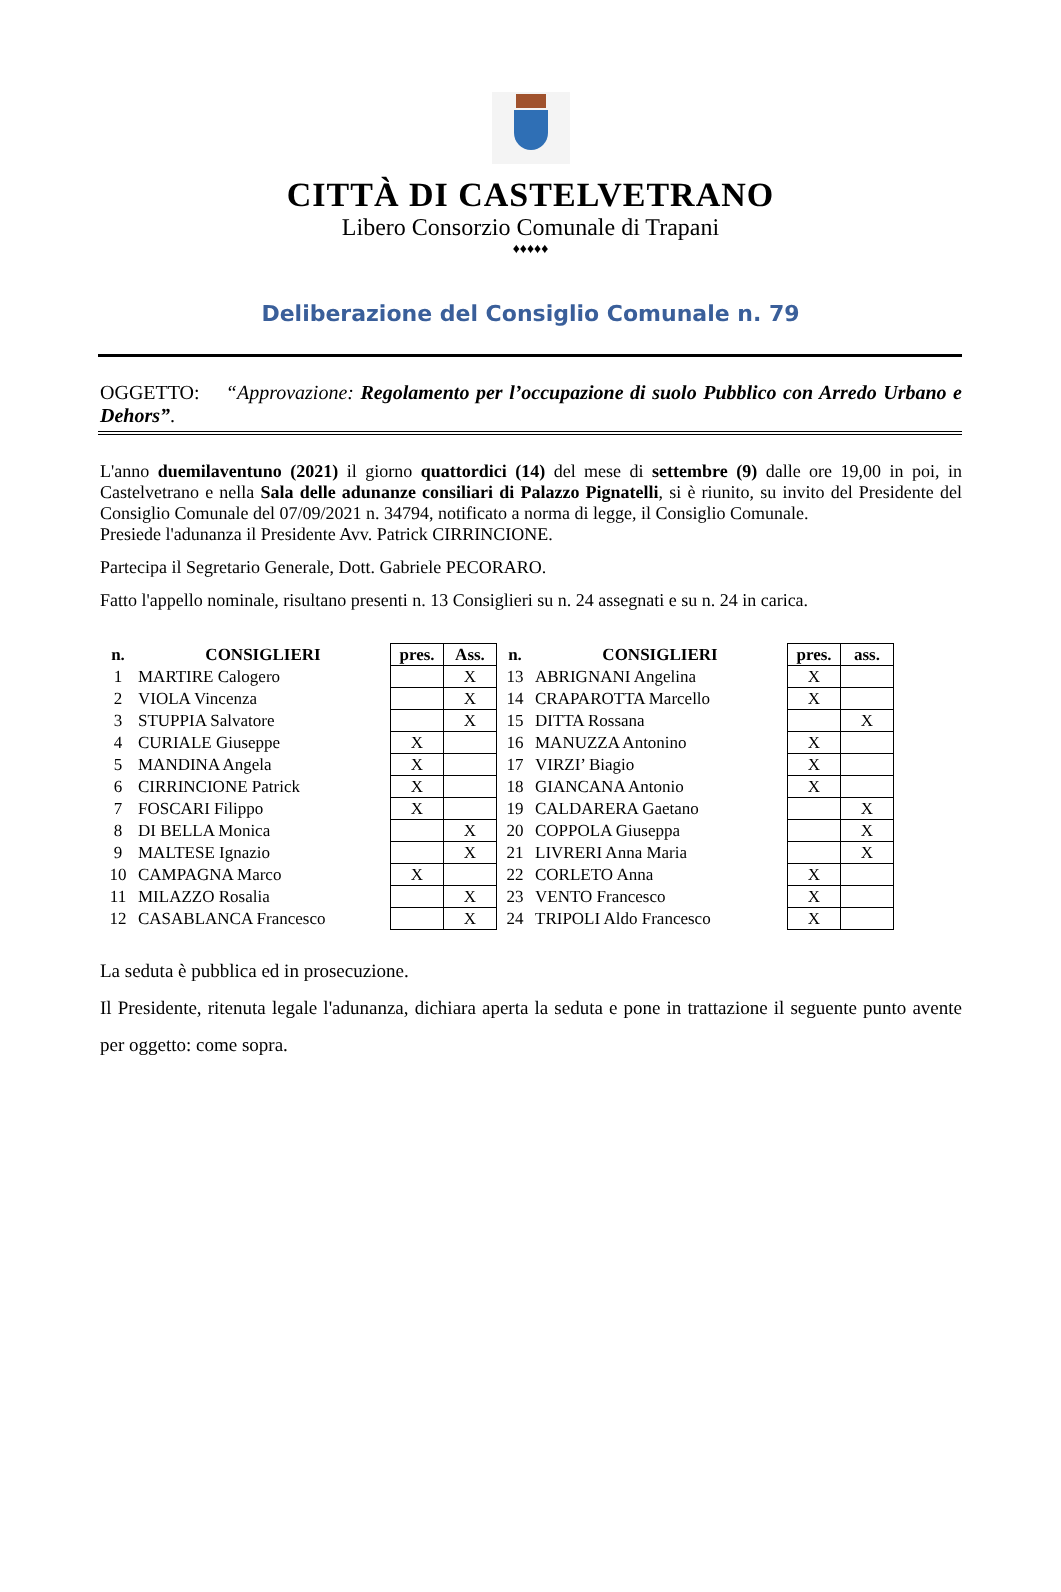CITTÀ DI CASTELVETRANO
Libero Consorzio Comunale di Trapani
♦♦♦♦♦
Deliberazione del Consiglio Comunale n. 79
OGGETTO: “Approvazione: Regolamento per l’occupazione di suolo Pubblico con Arredo Urbano e Dehors”.
L'anno duemilaventuno (2021) il giorno quattordici (14) del mese di settembre (9) dalle ore 19,00 in poi, in Castelvetrano e nella Sala delle adunanze consiliari di Palazzo Pignatelli, si è riunito, su invito del Presidente del Consiglio Comunale del 07/09/2021 n. 34794, notificato a norma di legge, il Consiglio Comunale.
Presiede l'adunanza il Presidente Avv. Patrick CIRRINCIONE.
Partecipa il Segretario Generale, Dott. Gabriele PECORARO.
Fatto l'appello nominale, risultano presenti n. 13 Consiglieri su n. 24 assegnati e su n. 24 in carica.
| n. | CONSIGLIERI | pres. | Ass. | n. | CONSIGLIERI | pres. | ass. |
| --- | --- | --- | --- | --- | --- | --- | --- |
| 1 | MARTIRE Calogero | | X | 13 | ABRIGNANI Angelina | X | |
| 2 | VIOLA Vincenza | | X | 14 | CRAPAROTTA Marcello | X | |
| 3 | STUPPIA Salvatore | | X | 15 | DITTA Rossana | | X |
| 4 | CURIALE Giuseppe | X | | 16 | MANUZZA Antonino | X | |
| 5 | MANDINA Angela | X | | 17 | VIRZI’ Biagio | X | |
| 6 | CIRRINCIONE Patrick | X | | 18 | GIANCANA Antonio | X | |
| 7 | FOSCARI Filippo | X | | 19 | CALDARERA Gaetano | | X |
| 8 | DI BELLA Monica | | X | 20 | COPPOLA Giuseppa | | X |
| 9 | MALTESE Ignazio | | X | 21 | LIVRERI Anna Maria | | X |
| 10 | CAMPAGNA Marco | X | | 22 | CORLETO Anna | X | |
| 11 | MILAZZO Rosalia | | X | 23 | VENTO Francesco | X | |
| 12 | CASABLANCA Francesco | | X | 24 | TRIPOLI Aldo Francesco | X | |
La seduta è pubblica ed in prosecuzione.
Il Presidente, ritenuta legale l'adunanza, dichiara aperta la seduta e pone in trattazione il seguente punto avente per oggetto: come sopra.